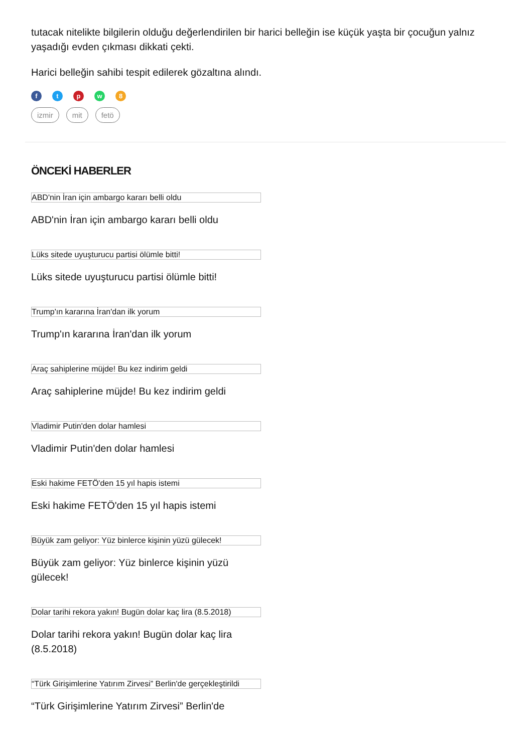tutacak nitelikte bilgilerin olduğu değerlendirilen bir harici belleğin ise küçük yaşta bir çocuğun yalnız yaşadığı evden çıkması dikkati çekti.
Harici belleğin sahibi tespit edilerek gözaltına alındı.
f t p w 8
izmir mit fetö
ÖNCEKİ HABERLER
ABD'nin İran için ambargo kararı belli oldu
ABD'nin İran için ambargo kararı belli oldu
Lüks sitede uyuşturucu partisi ölümle bitti!
Lüks sitede uyuşturucu partisi ölümle bitti!
Trump'ın kararına İran'dan ilk yorum
Trump'ın kararına İran'dan ilk yorum
Araç sahiplerine müjde! Bu kez indirim geldi
Araç sahiplerine müjde! Bu kez indirim geldi
Vladimir Putin'den dolar hamlesi
Vladimir Putin'den dolar hamlesi
Eski hakime FETÖ'den 15 yıl hapis istemi
Eski hakime FETÖ'den 15 yıl hapis istemi
Büyük zam geliyor: Yüz binlerce kişinin yüzü gülecek!
Büyük zam geliyor: Yüz binlerce kişinin yüzü gülecek!
Dolar tarihi rekora yakın! Bugün dolar kaç lira (8.5.2018)
Dolar tarihi rekora yakın! Bugün dolar kaç lira (8.5.2018)
“Türk Girişimlerine Yatırım Zirvesi” Berlin'de gerçekleştirildi
“Türk Girişimlerine Yatırım Zirvesi” Berlin'de